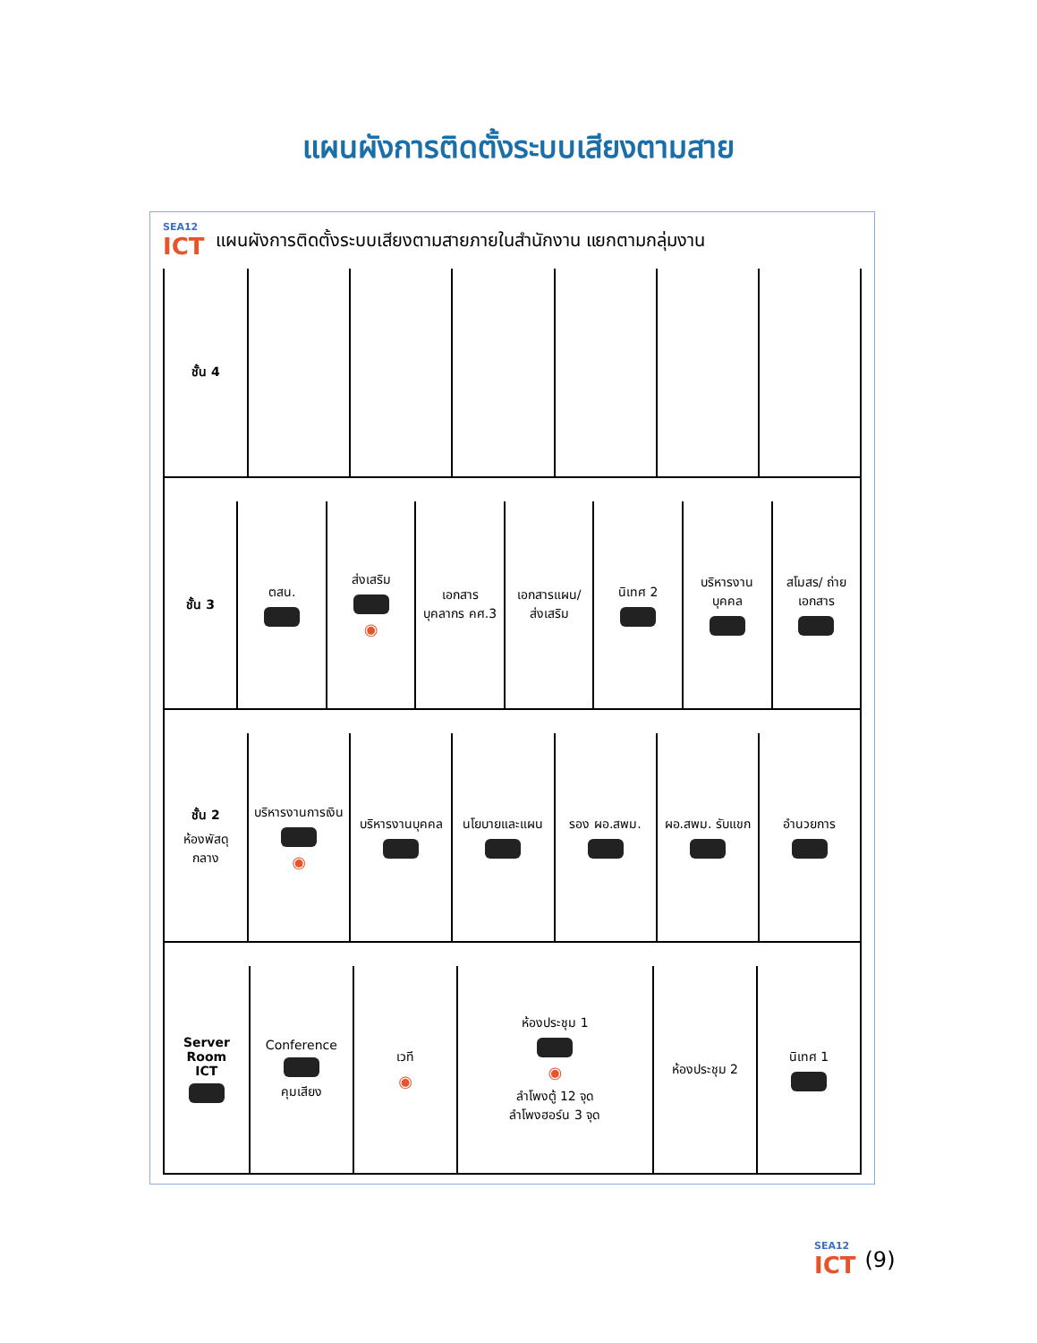แผนผังการติดตั้งระบบเสียงตามสาย
SEA12
ICT
แผนผังการติดตั้งระบบเสียงตามสายภายในสำนักงาน แยกตามกลุ่มงาน
ชั้น 4
ชั้น 3 ตสน. ส่งเสริม
◉
เอกสารบุคลากร คศ.3 เอกสารแผน/ ส่งเสริม นิเทศ 2 บริหารงานบุคคล สโมสร/ ถ่ายเอกสาร
ชั้น 2
ห้องพัสดุกลาง
บริหารงานการเงิน
◉
บริหารงานบุคคล นโยบายและแผน รอง ผอ.สพม. ผอ.สพม. รับแขก อำนวยการ
Server Room
ICT
Conference
คุมเสียง
เวที
◉
ห้องประชุม 1
◉
ลำโพงตู้ 12 จุด
ลำโพงฮอร์น 3 จุด
ห้องประชุม 2 นิเทศ 1
SEA12
ICT (9)